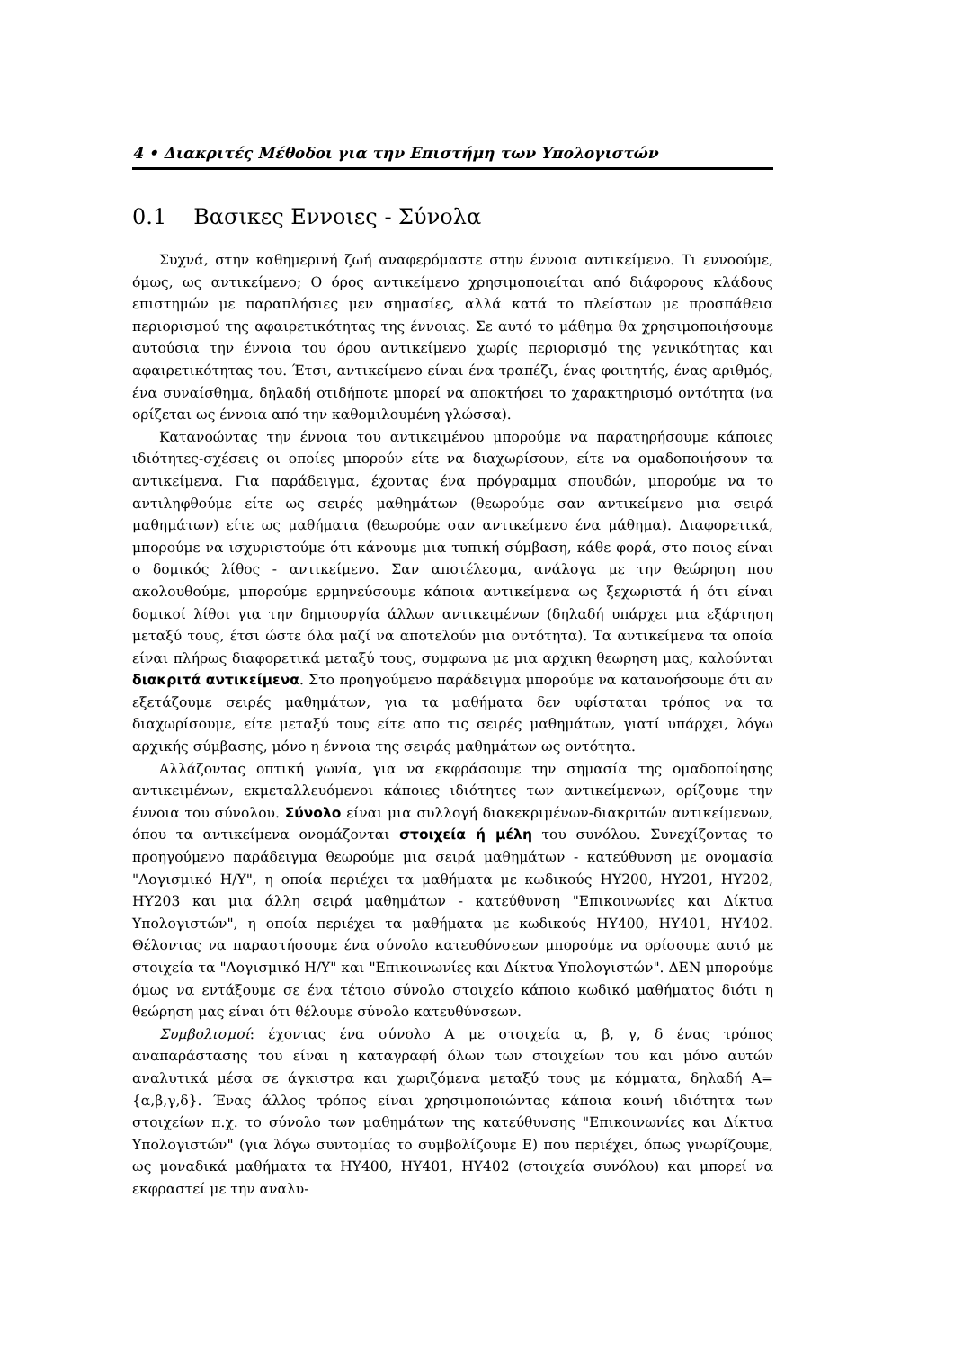4 • Διακριτές Μέθοδοι για την Επιστήμη των Υπολογιστών
0.1 Βασικες Εννοιες - Σύνολα
Συχνά, στην καθημερινή ζωή αναφερόμαστε στην έννοια αντικείμενο. Τι εννοούμε, όμως, ως αντικείμενο; Ο όρος αντικείμενο χρησιμοποιείται από διάφορους κλάδους επιστημών με παραπλήσιες μεν σημασίες, αλλά κατά το πλείστων με προσπάθεια περιορισμού της αφαιρετικότητας της έννοιας. Σε αυτό το μάθημα θα χρησιμοποιήσουμε αυτούσια την έννοια του όρου αντικείμενο χωρίς περιορισμό της γενικότητας και αφαιρετικότητας του. Έτσι, αντικείμενο είναι ένα τραπέζι, ένας φοιτητής, ένας αριθμός, ένα συναίσθημα, δηλαδή οτιδήποτε μπορεί να αποκτήσει το χαρακτηρισμό οντότητα (να ορίζεται ως έννοια από την καθομιλουμένη γλώσσα).
Κατανοώντας την έννοια του αντικειμένου μπορούμε να παρατηρήσουμε κάποιες ιδιότητες-σχέσεις οι οποίες μπορούν είτε να διαχωρίσουν, είτε να ομαδοποιήσουν τα αντικείμενα. Για παράδειγμα, έχοντας ένα πρόγραμμα σπουδών, μπορούμε να το αντιληφθούμε είτε ως σειρές μαθημάτων (θεωρούμε σαν αντικείμενο μια σειρά μαθημάτων) είτε ως μαθήματα (θεωρούμε σαν αντικείμενο ένα μάθημα). Διαφορετικά, μπορούμε να ισχυριστούμε ότι κάνουμε μια τυπική σύμβαση, κάθε φορά, στο ποιος είναι ο δομικός λίθος - αντικείμενο. Σαν αποτέλεσμα, ανάλογα με την θεώρηση που ακολουθούμε, μπορούμε ερμηνεύσουμε κάποια αντικείμενα ως ξεχωριστά ή ότι είναι δομικοί λίθοι για την δημιουργία άλλων αντικειμένων (δηλαδή υπάρχει μια εξάρτηση μεταξύ τους, έτσι ώστε όλα μαζί να αποτελούν μια οντότητα). Τα αντικείμενα τα οποία είναι πλήρως διαφορετικά μεταξύ τους, συμφωνα με μια αρχικη θεωρηση μας, καλούνται διακριτά αντικείμενα. Στο προηγούμενο παράδειγμα μπορούμε να κατανοήσουμε ότι αν εξετάζουμε σειρές μαθημάτων, για τα μαθήματα δεν υφίσταται τρόπος να τα διαχωρίσουμε, είτε μεταξύ τους είτε απο τις σειρές μαθημάτων, γιατί υπάρχει, λόγω αρχικής σύμβασης, μόνο η έννοια της σειράς μαθημάτων ως οντότητα.
Αλλάζοντας οπτική γωνία, για να εκφράσουμε την σημασία της ομαδοποίησης αντικειμένων, εκμεταλλευόμενοι κάποιες ιδιότητες των αντικείμενων, ορίζουμε την έννοια του σύνολου. Σύνολο είναι μια συλλογή διακεκριμένων-διακριτών αντικείμενων, όπου τα αντικείμενα ονομάζονται στοιχεία ή μέλη του συνόλου. Συνεχίζοντας το προηγούμενο παράδειγμα θεωρούμε μια σειρά μαθημάτων - κατεύθυνση με ονομασία "Λογισμικό Η/Υ", η οποία περιέχει τα μαθήματα με κωδικούς ΗΥ200, ΗΥ201, ΗΥ202, ΗΥ203 και μια άλλη σειρά μαθημάτων - κατεύθυνση "Επικοινωνίες και Δίκτυα Υπολογιστών", η οποία περιέχει τα μαθήματα με κωδικούς ΗΥ400, ΗΥ401, ΗΥ402. Θέλοντας να παραστήσουμε ένα σύνολο κατευθύνσεων μπορούμε να ορίσουμε αυτό με στοιχεία τα "Λογισμικό Η/Υ" και "Επικοινωνίες και Δίκτυα Υπολογιστών". ΔΕΝ μπορούμε όμως να εντάξουμε σε ένα τέτοιο σύνολο στοιχείο κάποιο κωδικό μαθήματος διότι η θεώρηση μας είναι ότι θέλουμε σύνολο κατευθύνσεων.
Συμβολισμοί: έχοντας ένα σύνολο Α με στοιχεία α, β, γ, δ ένας τρόπος αναπαράστασης του είναι η καταγραφή όλων των στοιχείων του και μόνο αυτών αναλυτικά μέσα σε άγκιστρα και χωριζόμενα μεταξύ τους με κόμματα, δηλαδή Α={α,β,γ,δ}. Ένας άλλος τρόπος είναι χρησιμοποιώντας κάποια κοινή ιδιότητα των στοιχείων π.χ. το σύνολο των μαθημάτων της κατεύθυνσης "Επικοινωνίες και Δίκτυα Υπολογιστών" (για λόγω συντομίας το συμβολίζουμε Ε) που περιέχει, όπως γνωρίζουμε, ως μοναδικά μαθήματα τα ΗΥ400, ΗΥ401, ΗΥ402 (στοιχεία συνόλου) και μπορεί να εκφραστεί με την αναλυ-